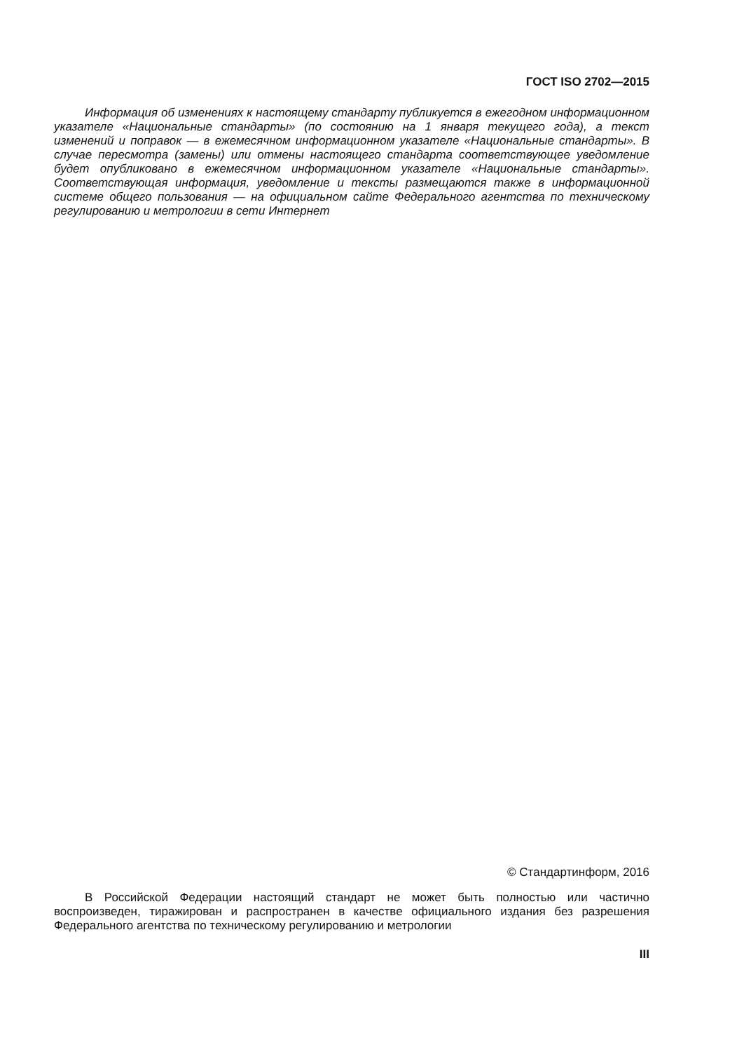ГОСТ ISO 2702—2015
Информация об изменениях к настоящему стандарту публикуется в ежегодном информационном указателе «Национальные стандарты» (по состоянию на 1 января текущего года), а текст изменений и поправок — в ежемесячном информационном указателе «Национальные стандарты». В случае пересмотра (замены) или отмены настоящего стандарта соответствующее уведомление будет опубликовано в ежемесячном информационном указателе «Национальные стандарты». Соответствующая информация, уведомление и тексты размещаются также в информационной системе общего пользования — на официальном сайте Федерального агентства по техническому регулированию и метрологии в сети Интернет
© Стандартинформ, 2016
В Российской Федерации настоящий стандарт не может быть полностью или частично воспроизведен, тиражирован и распространен в качестве официального издания без разрешения Федерального агентства по техническому регулированию и метрологии
III